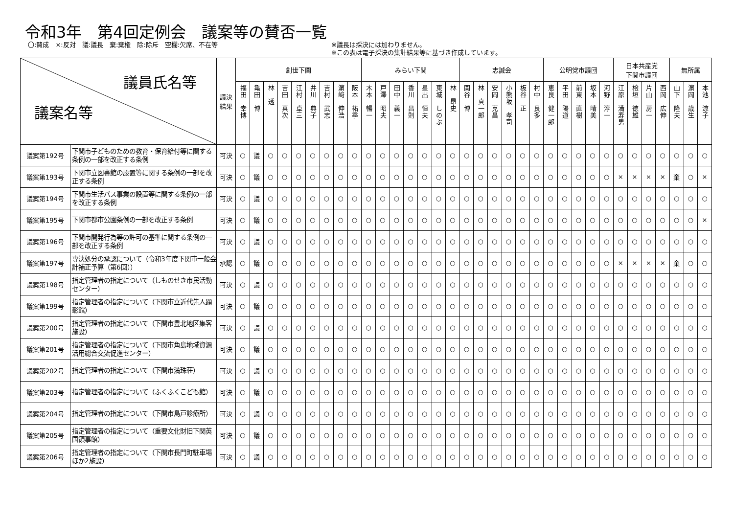令和3年　第4回定例会　議案等の賛否一覧
〇:賛成　×:反対　議:議長　棄:棄権　除:除斥　空欄:欠席、不在等 ※議長は採決には加わりません。
※この表は電子採決の集計結果等に基づき作成しています。
| 議員氏名等 議案名等 | | 議決 結果 | 創世下関 | | | | | | | | | みらい下関 | | | | | | | 志誠会 | | | | | | 公明党市議団 | | | | | 日本共産党 下関市議団 | | | | 無所属 | | |
| --- | --- | --- | --- | --- | --- | --- | --- | --- | --- | --- | --- | --- | --- | --- | --- | --- | --- | --- | --- | --- | --- | --- | --- | --- | --- | --- | --- | --- | --- | --- | --- | --- | --- | --- | --- | --- |
| | | | 福田 幸博 | 亀田 博 | 林 透 | 吉田 真次 | 江村 卓三 | 井川 典子 | 吉村 武志 | 濵﨑 伸浩 | 阪本 祐季 | 木本 暢一 | 戸澤 昭夫 | 田中 義一 | 香川 昌則 | 星出 恒夫 | 東城 しのぶ | 林 昂史 | 関谷 博 | 林 真一郎 | 安岡 克昌 | 小熊坂 孝司 | 板谷 正 | 村中 良多 | 恵良 健一郎 | 平田 陽道 | 前東 直樹 | 坂本 晴美 | 河野 淳一 | 江原 満寿男 | 桧垣 徳雄 | 片山 房一 | 西岡 広伸 | 山下 隆夫 | 濵岡 歳生 | 本池 涼子 |
| 議案第192号 | 下関市子どものための教育・保育給付等に関する条例の一部を改正する条例 | 可決 | ○ | 議 | ○ | ○ | ○ | ○ | ○ | ○ | ○ | ○ | ○ | ○ | ○ | ○ | ○ | ○ | ○ | ○ | ○ | ○ | ○ | ○ | ○ | ○ | ○ | ○ | ○ | ○ | ○ | ○ | ○ | ○ | ○ | ○ |
| 議案第193号 | 下関市立図書館の設置等に関する条例の一部を改正する条例 | 可決 | ○ | 議 | ○ | ○ | ○ | ○ | ○ | ○ | ○ | ○ | ○ | ○ | ○ | ○ | ○ | ○ | ○ | ○ | ○ | ○ | ○ | ○ | ○ | ○ | ○ | ○ | ○ | × | × | × | × | 棄 | ○ | × |
| 議案第194号 | 下関市生活バス事業の設置等に関する条例の一部を改正する条例 | 可決 | ○ | 議 | ○ | ○ | ○ | ○ | ○ | ○ | ○ | ○ | ○ | ○ | ○ | ○ | ○ | ○ | ○ | ○ | ○ | ○ | ○ | ○ | ○ | ○ | ○ | ○ | ○ | ○ | ○ | ○ | ○ | ○ | ○ | ○ |
| 議案第195号 | 下関市都市公園条例の一部を改正する条例 | 可決 | ○ | 議 | ○ | ○ | ○ | ○ | ○ | ○ | ○ | ○ | ○ | ○ | ○ | ○ | ○ | ○ | ○ | ○ | ○ | ○ | ○ | ○ | ○ | ○ | ○ | ○ | ○ | ○ | ○ | ○ | ○ | ○ | ○ | × |
| 議案第196号 | 下関市開発行為等の許可の基準に関する条例の一部を改正する条例 | 可決 | ○ | 議 | ○ | ○ | ○ | ○ | ○ | ○ | ○ | ○ | ○ | ○ | ○ | ○ | ○ | ○ | ○ | ○ | ○ | ○ | ○ | ○ | ○ | ○ | ○ | ○ | ○ | ○ | ○ | ○ | ○ | ○ | ○ | ○ |
| 議案第197号 | 専決処分の承認について（令和3年度下関市一般会計補正予算（第6回）） | 承認 | ○ | 議 | ○ | ○ | ○ | ○ | ○ | ○ | ○ | ○ | ○ | ○ | ○ | ○ | ○ | ○ | ○ | ○ | ○ | ○ | ○ | ○ | ○ | ○ | ○ | ○ | ○ | × | × | × | × | 棄 | ○ | ○ |
| 議案第198号 | 指定管理者の指定について（しものせき市民活動センター） | 可決 | ○ | 議 | ○ | ○ | ○ | ○ | ○ | ○ | ○ | ○ | ○ | ○ | ○ | ○ | ○ | ○ | ○ | ○ | ○ | ○ | ○ | ○ | ○ | ○ | ○ | ○ | ○ | ○ | ○ | ○ | ○ | ○ | ○ | ○ |
| 議案第199号 | 指定管理者の指定について（下関市立近代先人顕彰館） | 可決 | ○ | 議 | ○ | ○ | ○ | ○ | ○ | ○ | ○ | ○ | ○ | ○ | ○ | ○ | ○ | ○ | ○ | ○ | ○ | ○ | ○ | ○ | ○ | ○ | ○ | ○ | ○ | ○ | ○ | ○ | ○ | ○ | ○ | ○ |
| 議案第200号 | 指定管理者の指定について（下関市豊北地区集客施設） | 可決 | ○ | 議 | ○ | ○ | ○ | ○ | ○ | ○ | ○ | ○ | ○ | ○ | ○ | ○ | ○ | ○ | ○ | ○ | ○ | ○ | ○ | ○ | ○ | ○ | ○ | ○ | ○ | ○ | ○ | ○ | ○ | ○ | ○ | ○ |
| 議案第201号 | 指定管理者の指定について（下関市角島地域資源活用総合交流促進センター） | 可決 | ○ | 議 | ○ | ○ | ○ | ○ | ○ | ○ | ○ | ○ | ○ | ○ | ○ | ○ | ○ | ○ | ○ | ○ | ○ | ○ | ○ | ○ | ○ | ○ | ○ | ○ | ○ | ○ | ○ | ○ | ○ | ○ | ○ | ○ |
| 議案第202号 | 指定管理者の指定について（下関市満珠荘） | 可決 | ○ | 議 | ○ | ○ | ○ | ○ | ○ | ○ | ○ | ○ | ○ | ○ | ○ | ○ | ○ | ○ | ○ | ○ | ○ | ○ | ○ | ○ | ○ | ○ | ○ | ○ | ○ | ○ | ○ | ○ | ○ | ○ | ○ | ○ |
| 議案第203号 | 指定管理者の指定について（ふくふくこども館） | 可決 | ○ | 議 | ○ | ○ | ○ | ○ | ○ | ○ | ○ | ○ | ○ | ○ | ○ | ○ | ○ | ○ | ○ | ○ | ○ | ○ | ○ | ○ | ○ | ○ | ○ | ○ | ○ | ○ | ○ | ○ | ○ | ○ | ○ | ○ |
| 議案第204号 | 指定管理者の指定について（下関市島戸診療所） | 可決 | ○ | 議 | ○ | ○ | ○ | ○ | ○ | ○ | ○ | ○ | ○ | ○ | ○ | ○ | ○ | ○ | ○ | ○ | ○ | ○ | ○ | ○ | ○ | ○ | ○ | ○ | ○ | ○ | ○ | ○ | ○ | ○ | ○ | ○ |
| 議案第205号 | 指定管理者の指定について（重要文化財旧下関英国領事館） | 可決 | ○ | 議 | ○ | ○ | ○ | ○ | ○ | ○ | ○ | ○ | ○ | ○ | ○ | ○ | ○ | ○ | ○ | ○ | ○ | ○ | ○ | ○ | ○ | ○ | ○ | ○ | ○ | ○ | ○ | ○ | ○ | ○ | ○ | ○ |
| 議案第206号 | 指定管理者の指定について（下関市長門町駐車場ほか2施設） | 可決 | ○ | 議 | ○ | ○ | ○ | ○ | ○ | ○ | ○ | ○ | ○ | ○ | ○ | ○ | ○ | ○ | ○ | ○ | ○ | ○ | ○ | ○ | ○ | ○ | ○ | ○ | ○ | ○ | ○ | ○ | ○ | ○ | ○ | ○ |